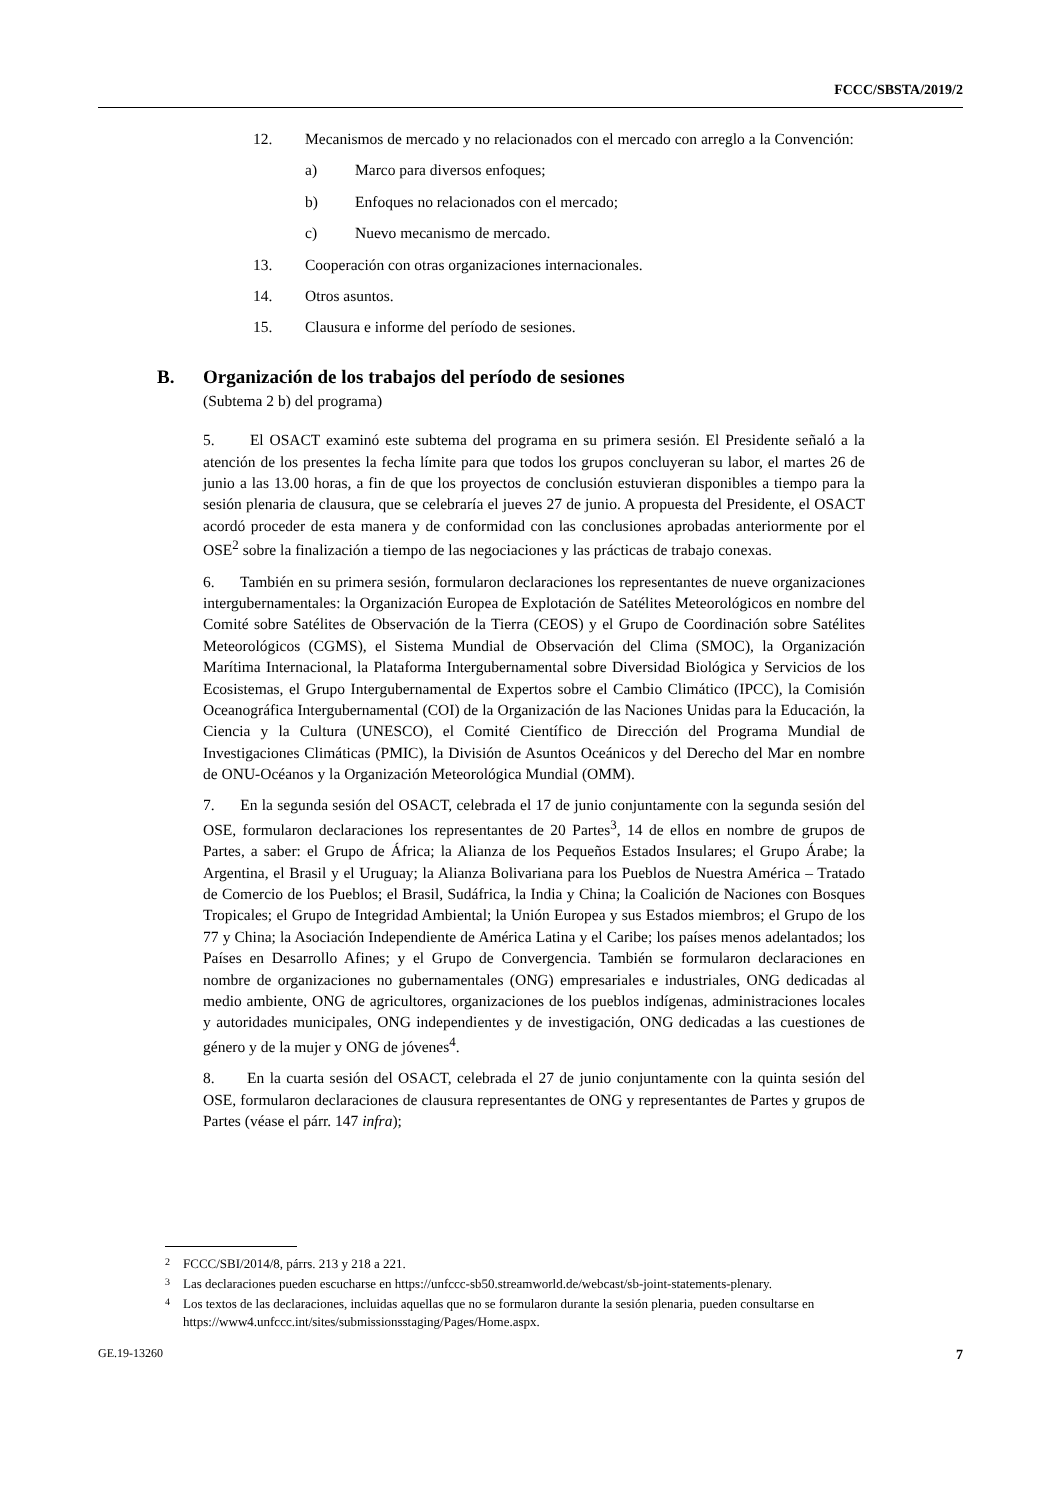FCCC/SBSTA/2019/2
12. Mecanismos de mercado y no relacionados con el mercado con arreglo a la Convención:
a) Marco para diversos enfoques;
b) Enfoques no relacionados con el mercado;
c) Nuevo mecanismo de mercado.
13. Cooperación con otras organizaciones internacionales.
14. Otros asuntos.
15. Clausura e informe del período de sesiones.
B. Organización de los trabajos del período de sesiones
(Subtema 2 b) del programa)
5. El OSACT examinó este subtema del programa en su primera sesión. El Presidente señaló a la atención de los presentes la fecha límite para que todos los grupos concluyeran su labor, el martes 26 de junio a las 13.00 horas, a fin de que los proyectos de conclusión estuvieran disponibles a tiempo para la sesión plenaria de clausura, que se celebraría el jueves 27 de junio. A propuesta del Presidente, el OSACT acordó proceder de esta manera y de conformidad con las conclusiones aprobadas anteriormente por el OSE<sup>2</sup> sobre la finalización a tiempo de las negociaciones y las prácticas de trabajo conexas.
6. También en su primera sesión, formularon declaraciones los representantes de nueve organizaciones intergubernamentales: la Organización Europea de Explotación de Satélites Meteorológicos en nombre del Comité sobre Satélites de Observación de la Tierra (CEOS) y el Grupo de Coordinación sobre Satélites Meteorológicos (CGMS), el Sistema Mundial de Observación del Clima (SMOC), la Organización Marítima Internacional, la Plataforma Intergubernamental sobre Diversidad Biológica y Servicios de los Ecosistemas, el Grupo Intergubernamental de Expertos sobre el Cambio Climático (IPCC), la Comisión Oceanográfica Intergubernamental (COI) de la Organización de las Naciones Unidas para la Educación, la Ciencia y la Cultura (UNESCO), el Comité Científico de Dirección del Programa Mundial de Investigaciones Climáticas (PMIC), la División de Asuntos Oceánicos y del Derecho del Mar en nombre de ONU-Océanos y la Organización Meteorológica Mundial (OMM).
7. En la segunda sesión del OSACT, celebrada el 17 de junio conjuntamente con la segunda sesión del OSE, formularon declaraciones los representantes de 20 Partes<sup>3</sup>, 14 de ellos en nombre de grupos de Partes, a saber: el Grupo de África; la Alianza de los Pequeños Estados Insulares; el Grupo Árabe; la Argentina, el Brasil y el Uruguay; la Alianza Bolivariana para los Pueblos de Nuestra América – Tratado de Comercio de los Pueblos; el Brasil, Sudáfrica, la India y China; la Coalición de Naciones con Bosques Tropicales; el Grupo de Integridad Ambiental; la Unión Europea y sus Estados miembros; el Grupo de los 77 y China; la Asociación Independiente de América Latina y el Caribe; los países menos adelantados; los Países en Desarrollo Afines; y el Grupo de Convergencia. También se formularon declaraciones en nombre de organizaciones no gubernamentales (ONG) empresariales e industriales, ONG dedicadas al medio ambiente, ONG de agricultores, organizaciones de los pueblos indígenas, administraciones locales y autoridades municipales, ONG independientes y de investigación, ONG dedicadas a las cuestiones de género y de la mujer y ONG de jóvenes<sup>4</sup>.
8. En la cuarta sesión del OSACT, celebrada el 27 de junio conjuntamente con la quinta sesión del OSE, formularon declaraciones de clausura representantes de ONG y representantes de Partes y grupos de Partes (véase el párr. 147 infra);
2 FCCC/SBI/2014/8, párrs. 213 y 218 a 221.
3 Las declaraciones pueden escucharse en https://unfccc-sb50.streamworld.de/webcast/sb-joint-statements-plenary.
4 Los textos de las declaraciones, incluidas aquellas que no se formularon durante la sesión plenaria, pueden consultarse en https://www4.unfccc.int/sites/submissionsstaging/Pages/Home.aspx.
GE.19-13260 7